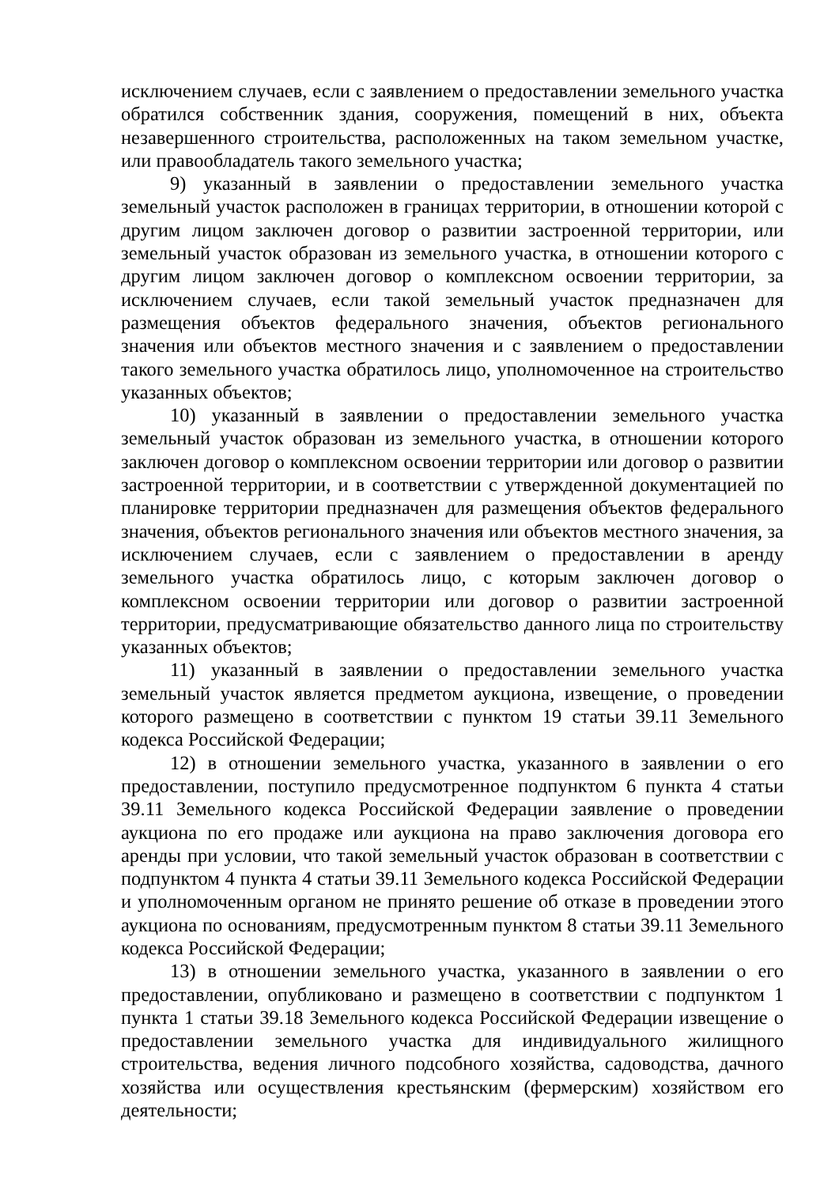исключением случаев, если с заявлением о предоставлении земельного участка обратился собственник здания, сооружения, помещений в них, объекта незавершенного строительства, расположенных на таком земельном участке, или правообладатель такого земельного участка;
9) указанный в заявлении о предоставлении земельного участка земельный участок расположен в границах территории, в отношении которой с другим лицом заключен договор о развитии застроенной территории, или земельный участок образован из земельного участка, в отношении которого с другим лицом заключен договор о комплексном освоении территории, за исключением случаев, если такой земельный участок предназначен для размещения объектов федерального значения, объектов регионального значения или объектов местного значения и с заявлением о предоставлении такого земельного участка обратилось лицо, уполномоченное на строительство указанных объектов;
10) указанный в заявлении о предоставлении земельного участка земельный участок образован из земельного участка, в отношении которого заключен договор о комплексном освоении территории или договор о развитии застроенной территории, и в соответствии с утвержденной документацией по планировке территории предназначен для размещения объектов федерального значения, объектов регионального значения или объектов местного значения, за исключением случаев, если с заявлением о предоставлении в аренду земельного участка обратилось лицо, с которым заключен договор о комплексном освоении территории или договор о развитии застроенной территории, предусматривающие обязательство данного лица по строительству указанных объектов;
11) указанный в заявлении о предоставлении земельного участка земельный участок является предметом аукциона, извещение, о проведении которого размещено в соответствии с пунктом 19 статьи 39.11 Земельного кодекса Российской Федерации;
12) в отношении земельного участка, указанного в заявлении о его предоставлении, поступило предусмотренное подпунктом 6 пункта 4 статьи 39.11 Земельного кодекса Российской Федерации заявление о проведении аукциона по его продаже или аукциона на право заключения договора его аренды при условии, что такой земельный участок образован в соответствии с подпунктом 4 пункта 4 статьи 39.11 Земельного кодекса Российской Федерации и уполномоченным органом не принято решение об отказе в проведении этого аукциона по основаниям, предусмотренным пунктом 8 статьи 39.11 Земельного кодекса Российской Федерации;
13) в отношении земельного участка, указанного в заявлении о его предоставлении, опубликовано и размещено в соответствии с подпунктом 1 пункта 1 статьи 39.18 Земельного кодекса Российской Федерации извещение о предоставлении земельного участка для индивидуального жилищного строительства, ведения личного подсобного хозяйства, садоводства, дачного хозяйства или осуществления крестьянским (фермерским) хозяйством его деятельности;